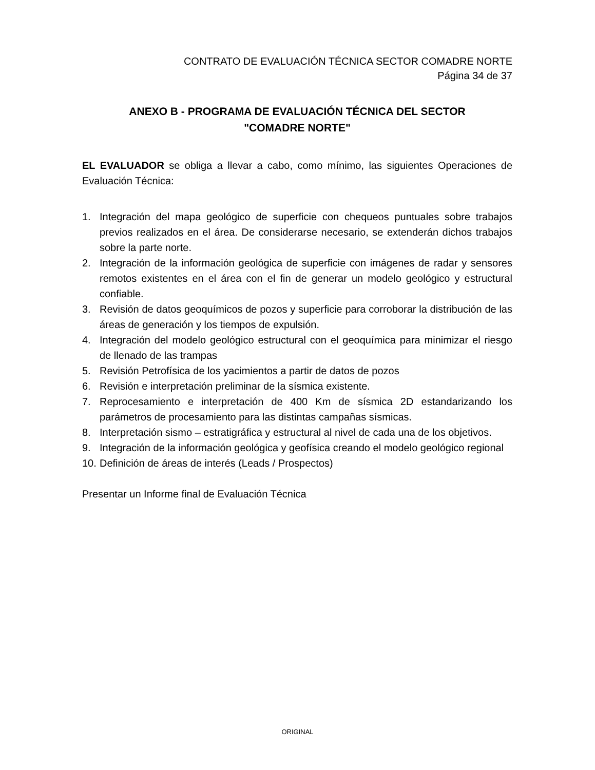CONTRATO DE EVALUACIÓN TÉCNICA SECTOR COMADRE NORTE
Página 34 de 37
ANEXO B - PROGRAMA DE EVALUACIÓN TÉCNICA DEL SECTOR
"COMADRE NORTE"
EL EVALUADOR se obliga a llevar a cabo, como mínimo, las siguientes Operaciones de Evaluación Técnica:
1. Integración del mapa geológico de superficie con chequeos puntuales sobre trabajos previos realizados en el área. De considerarse necesario, se extenderán dichos trabajos sobre la parte norte.
2. Integración de la información geológica de superficie con imágenes de radar y sensores remotos existentes en el área con el fin de generar un modelo geológico y estructural confiable.
3. Revisión de datos geoquímicos de pozos y superficie para corroborar la distribución de las áreas de generación y los tiempos de expulsión.
4. Integración del modelo geológico estructural con el geoquímica para minimizar el riesgo de llenado de las trampas
5. Revisión Petrofísica de los yacimientos a partir de datos de pozos
6. Revisión e interpretación preliminar de la sísmica existente.
7. Reprocesamiento e interpretación de 400 Km de sísmica 2D estandarizando los parámetros de procesamiento para las distintas campañas sísmicas.
8. Interpretación sismo – estratigráfica y estructural al nivel de cada una de los objetivos.
9. Integración de la información geológica y geofísica creando el modelo geológico regional
10. Definición de áreas de interés (Leads / Prospectos)
Presentar un Informe final de Evaluación Técnica
ORIGINAL